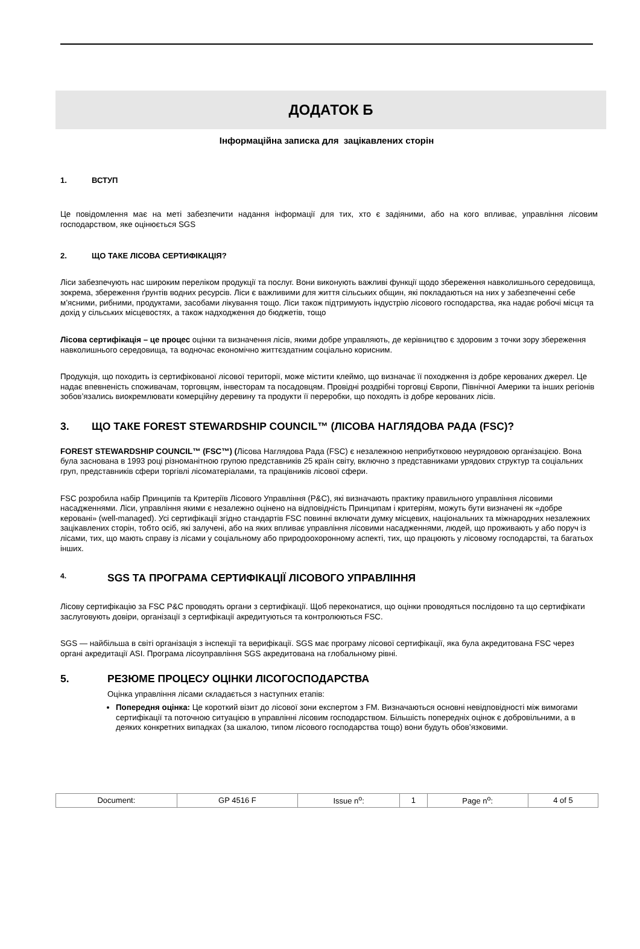ДОДАТОК Б
Інформаційна записка для зацікавлених сторін
1. ВСТУП
Це повідомлення має на меті забезпечити надання інформації для тих, хто є задіяними, або на кого впливає, управління лісовим господарством, яке оцінюється SGS
2. ЩО ТАКЕ ЛІСОВА СЕРТИФІКАЦІЯ?
Ліси забезпечують нас широким переліком продукції та послуг. Вони виконують важливі функції щодо збереження навколишнього середовища, зокрема, збереження ґрунтів водних ресурсів. Ліси є важливими для життя сільських общин, які покладаються на них у забезпеченні себе м’ясними, рибними, продуктами, засобами лікування тощо. Ліси також підтримують індустрію лісового господарства, яка надає робочі місця та дохід у сільських місцевостях, а також надходження до бюджетів, тощо
Лісова сертифікація – це процес оцінки та визначення лісів, якими добре управляють, де керівництво є здоровим з точки зору збереження навколишнього середовища, та водночас економічно життєздатним соціально корисним.
Продукція, що походить із сертифікованої лісової території, може містити клеймо, що визначає її походження із добре керованих джерел. Це надає впевненість споживачам, торговцям, інвесторам та посадовцям. Провідні роздрібні торговці Європи, Північної Америки та інших регіонів зобов’язались виокремлювати комерційну деревину та продукти її переробки, що походять із добре керованих лісів.
3. ЩО ТАКЕ FOREST STEWARDSHIP COUNCIL™ (ЛІСОВА НАГЛЯДОВА РАДА (FSC)?
FOREST STEWARDSHIP COUNCIL™ (FSC™) (Лісова Наглядова Рада (FSC) є незалежною неприбутковою неурядовою організацією. Вона була заснована в 1993 році різноманітною групою представників 25 країн світу, включно з представниками урядових структур та соціальних груп, представників сфери торгівлі лісоматеріалами, та працівників лісової сфери.
FSC розробила набір Принципів та Критеріїв Лісового Управління (P&C), які визначають практику правильного управління лісовими насадженнями. Ліси, управління якими є незалежно оцінено на відповідність Принципам і критеріям, можуть бути визначені як «добре керовані» (well-managed). Усі сертифікації згідно стандартів FSC повинні включати думку місцевих, національних та міжнародних незалежних зацікавлених сторін, тобто осіб, які залучені, або на яких впливає управління лісовими насадженнями, людей, що проживають у або поруч із лісами, тих, що мають справу із лісами у соціальному або природоохоронному аспекті, тих, що працюють у лісовому господарстві, та багатьох інших.
4. SGS ТА ПРОГРАМА СЕРТИФІКАЦІЇ ЛІСОВОГО УПРАВЛІННЯ
Лісову сертифікацію за FSC P&C проводять органи з сертифікації. Щоб переконатися, що оцінки проводяться послідовно та що сертифікати заслуговують довіри, організації з сертифікації акредитуються та контролюються FSC.
SGS — найбільша в світі організація з інспекції та верифікації. SGS має програму лісової сертифікації, яка була акредитована FSC через органі акредитації ASI. Програма лісоуправління SGS акредитована на глобальному рівні.
5. РЕЗЮМЕ ПРОЦЕСУ ОЦІНКИ ЛІСОГОСПОДАРСТВА
Оцінка управління лісами складається з наступних етапів:
Попередня оцінка: Це короткий візит до лісової зони експертом з FM. Визначаються основні невідповідності між вимогами сертифікації та поточною ситуацією в управлінні лісовим господарством. Більшість попередніх оцінок є добровільними, а в деяких конкретних випадках (за шкалою, типом лісового господарства тощо) вони будуть обов’язковими.
| Document: | GP 4516 F | Issue n<sup>o</sup>: | 1 | Page n<sup>o</sup>: | 4 of 5 |